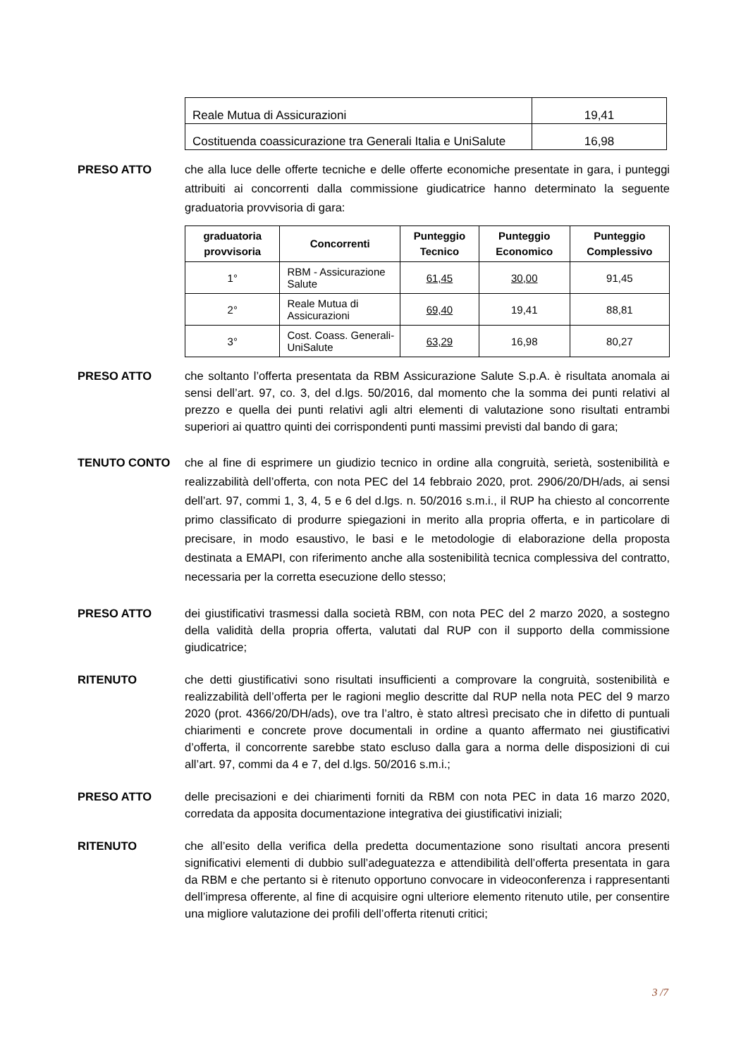| Reale Mutua di Assicurazioni | 19,41 |
| Costituenda coassicurazione tra Generali Italia e UniSalute | 16,98 |
PRESO ATTO che alla luce delle offerte tecniche e delle offerte economiche presentate in gara, i punteggi attribuiti ai concorrenti dalla commissione giudicatrice hanno determinato la seguente graduatoria provvisoria di gara:
| graduatoria provvisoria | Concorrenti | Punteggio Tecnico | Punteggio Economico | Punteggio Complessivo |
| --- | --- | --- | --- | --- |
| 1° | RBM - Assicurazione Salute | 61,45 | 30,00 | 91,45 |
| 2° | Reale Mutua di Assicurazioni | 69,40 | 19,41 | 88,81 |
| 3° | Cost. Coass. Generali-UniSalute | 63,29 | 16,98 | 80,27 |
PRESO ATTO che soltanto l’offerta presentata da RBM Assicurazione Salute S.p.A. è risultata anomala ai sensi dell’art. 97, co. 3, del d.lgs. 50/2016, dal momento che la somma dei punti relativi al prezzo e quella dei punti relativi agli altri elementi di valutazione sono risultati entrambi superiori ai quattro quinti dei corrispondenti punti massimi previsti dal bando di gara;
TENUTO CONTO che al fine di esprimere un giudizio tecnico in ordine alla congruità, serietà, sostenibilità e realizzabilità dell’offerta, con nota PEC del 14 febbraio 2020, prot. 2906/20/DH/ads, ai sensi dell’art. 97, commi 1, 3, 4, 5 e 6 del d.lgs. n. 50/2016 s.m.i., il RUP ha chiesto al concorrente primo classificato di produrre spiegazioni in merito alla propria offerta, e in particolare di precisare, in modo esaustivo, le basi e le metodologie di elaborazione della proposta destinata a EMAPI, con riferimento anche alla sostenibilità tecnica complessiva del contratto, necessaria per la corretta esecuzione dello stesso;
PRESO ATTO dei giustificativi trasmessi dalla società RBM, con nota PEC del 2 marzo 2020, a sostegno della validità della propria offerta, valutati dal RUP con il supporto della commissione giudicatrice;
RITENUTO che detti giustificativi sono risultati insufficienti a comprovare la congruità, sostenibilità e realizzabilità dell’offerta per le ragioni meglio descritte dal RUP nella nota PEC del 9 marzo 2020 (prot. 4366/20/DH/ads), ove tra l’altro, è stato altresì precisato che in difetto di puntuali chiarimenti e concrete prove documentali in ordine a quanto affermato nei giustificativi d’offerta, il concorrente sarebbe stato escluso dalla gara a norma delle disposizioni di cui all’art. 97, commi da 4 e 7, del d.lgs. 50/2016 s.m.i.;
PRESO ATTO delle precisazioni e dei chiarimenti forniti da RBM con nota PEC in data 16 marzo 2020, corredata da apposita documentazione integrativa dei giustificativi iniziali;
RITENUTO che all’esito della verifica della predetta documentazione sono risultati ancora presenti significativi elementi di dubbio sull’adeguatezza e attendibilità dell’offerta presentata in gara da RBM e che pertanto si è ritenuto opportuno convocare in videoconferenza i rappresentanti dell’impresa offerente, al fine di acquisire ogni ulteriore elemento ritenuto utile, per consentire una migliore valutazione dei profili dell’offerta ritenuti critici;
3 /7